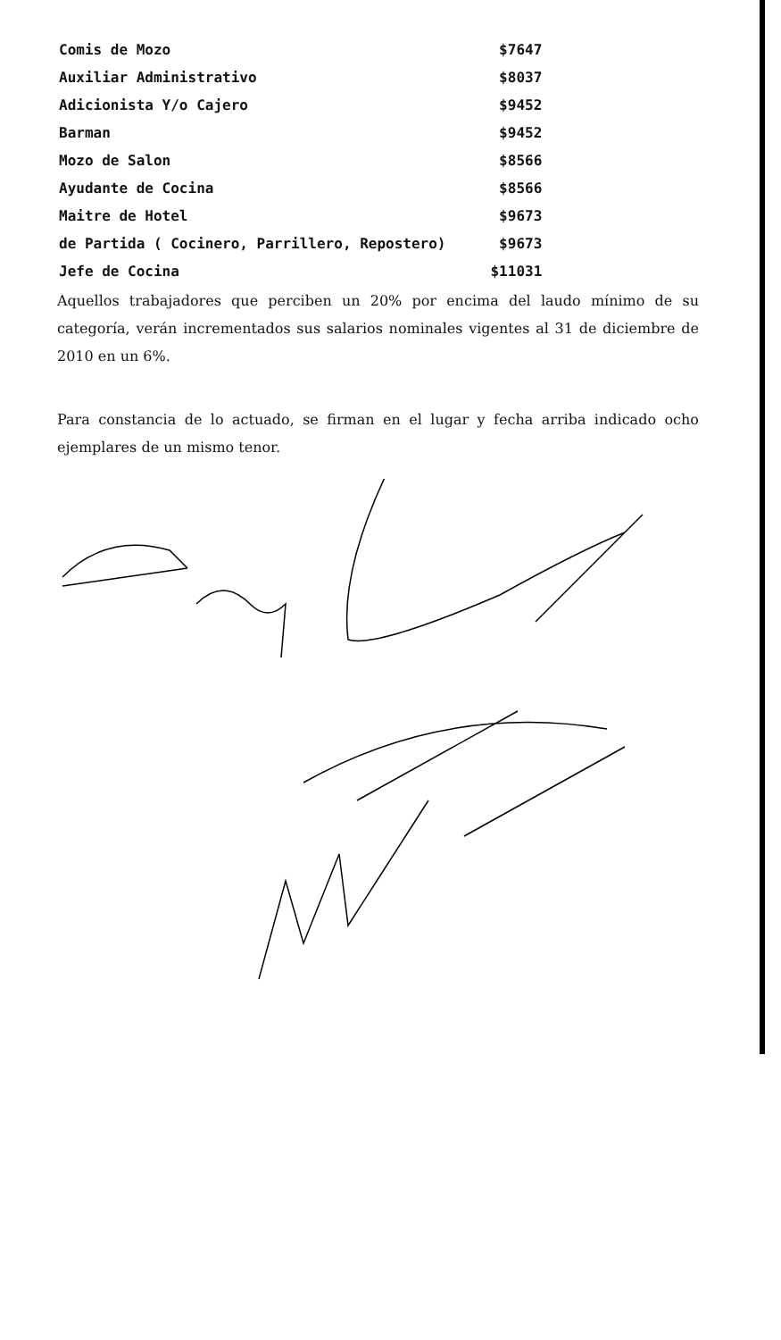| Comis de Mozo | $7647 |
| Auxiliar Administrativo | $8037 |
| Adicionista Y/o Cajero | $9452 |
| Barman | $9452 |
| Mozo de Salon | $8566 |
| Ayudante de Cocina | $8566 |
| Maitre de Hotel | $9673 |
| de Partida ( Cocinero, Parrillero, Repostero) | $9673 |
| Jefe de Cocina | $11031 |
Aquellos trabajadores que perciben un 20% por encima del laudo mínimo de su categoría, verán incrementados sus salarios nominales vigentes al 31 de diciembre de 2010 en un 6%.
Para constancia de lo actuado, se firman en el lugar y fecha arriba indicado ocho ejemplares de un mismo tenor.